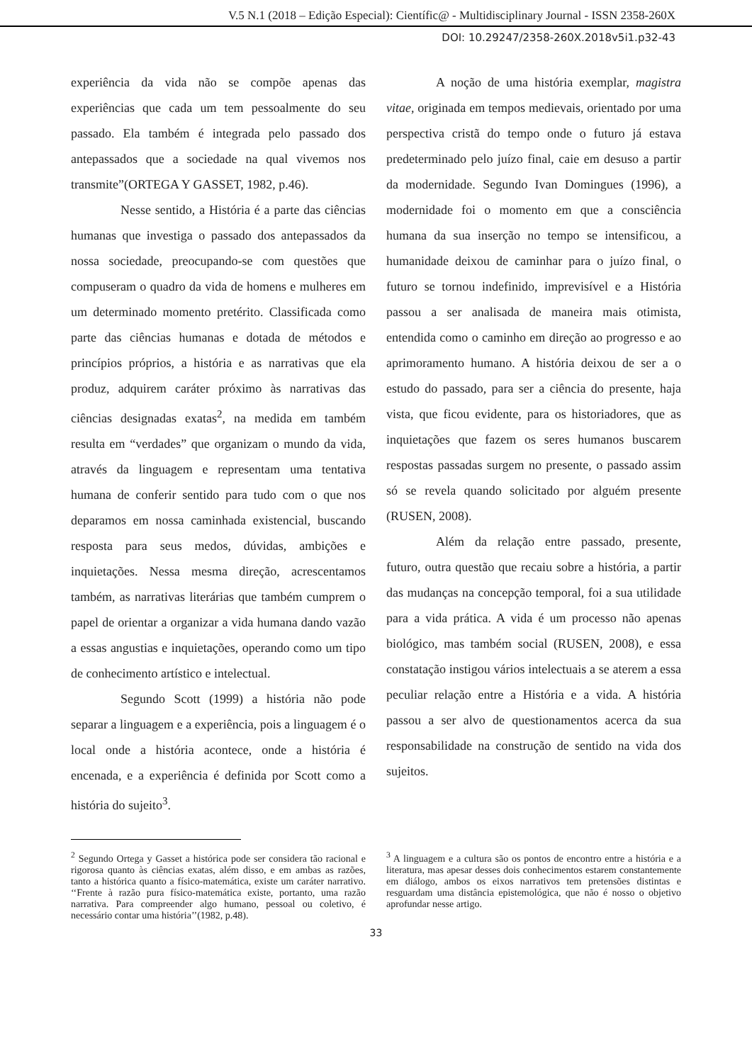V.5 N.1 (2018 – Edição Especial): Científic@ - Multidisciplinary Journal - ISSN 2358-260X
DOI: 10.29247/2358-260X.2018v5i1.p32-43
experiência da vida não se compõe apenas das experiências que cada um tem pessoalmente do seu passado. Ela também é integrada pelo passado dos antepassados que a sociedade na qual vivemos nos transmite”(ORTEGA Y GASSET, 1982, p.46).
Nesse sentido, a História é a parte das ciências humanas que investiga o passado dos antepassados da nossa sociedade, preocupando-se com questões que compuseram o quadro da vida de homens e mulheres em um determinado momento pretérito. Classificada como parte das ciências humanas e dotada de métodos e princípios próprios, a história e as narrativas que ela produz, adquirem caráter próximo às narrativas das ciências designadas exatas<sup>2</sup>, na medida em também resulta em “verdades” que organizam o mundo da vida, através da linguagem e representam uma tentativa humana de conferir sentido para tudo com o que nos deparamos em nossa caminhada existencial, buscando resposta para seus medos, dúvidas, ambições e inquietações. Nessa mesma direção, acrescentamos também, as narrativas literárias que também cumprem o papel de orientar a organizar a vida humana dando vazão a essas angustias e inquietações, operando como um tipo de conhecimento artístico e intelectual.
Segundo Scott (1999) a história não pode separar a linguagem e a experiência, pois a linguagem é o local onde a história acontece, onde a história é encenada, e a experiência é definida por Scott como a história do sujeito<sup>3</sup>.
A noção de uma história exemplar, magistra vitae, originada em tempos medievais, orientado por uma perspectiva cristã do tempo onde o futuro já estava predeterminado pelo juízo final, caie em desuso a partir da modernidade. Segundo Ivan Domingues (1996), a modernidade foi o momento em que a consciência humana da sua inserção no tempo se intensificou, a humanidade deixou de caminhar para o juízo final, o futuro se tornou indefinido, imprevisível e a História passou a ser analisada de maneira mais otimista, entendida como o caminho em direção ao progresso e ao aprimoramento humano. A história deixou de ser a o estudo do passado, para ser a ciência do presente, haja vista, que ficou evidente, para os historiadores, que as inquietações que fazem os seres humanos buscarem respostas passadas surgem no presente, o passado assim só se revela quando solicitado por alguém presente (RUSEN, 2008).
Além da relação entre passado, presente, futuro, outra questão que recaiu sobre a história, a partir das mudanças na concepção temporal, foi a sua utilidade para a vida prática. A vida é um processo não apenas biológico, mas também social (RUSEN, 2008), e essa constatação instigou vários intelectuais a se aterem a essa peculiar relação entre a História e a vida. A história passou a ser alvo de questionamentos acerca da sua responsabilidade na construção de sentido na vida dos sujeitos.
<sup>2</sup> Segundo Ortega y Gasset a histórica pode ser considera tão racional e rigorosa quanto às ciências exatas, além disso, e em ambas as razões, tanto a histórica quanto a físico-matemática, existe um caráter narrativo. ‘‘Frente à razão pura físico-matemática existe, portanto, uma razão narrativa. Para compreender algo humano, pessoal ou coletivo, é necessário contar uma história’’(1982, p.48).
<sup>3</sup> A linguagem e a cultura são os pontos de encontro entre a história e a literatura, mas apesar desses dois conhecimentos estarem constantemente em diálogo, ambos os eixos narrativos tem pretensões distintas e resguardam uma distância epistemológica, que não é nosso o objetivo aprofundar nesse artigo.
33